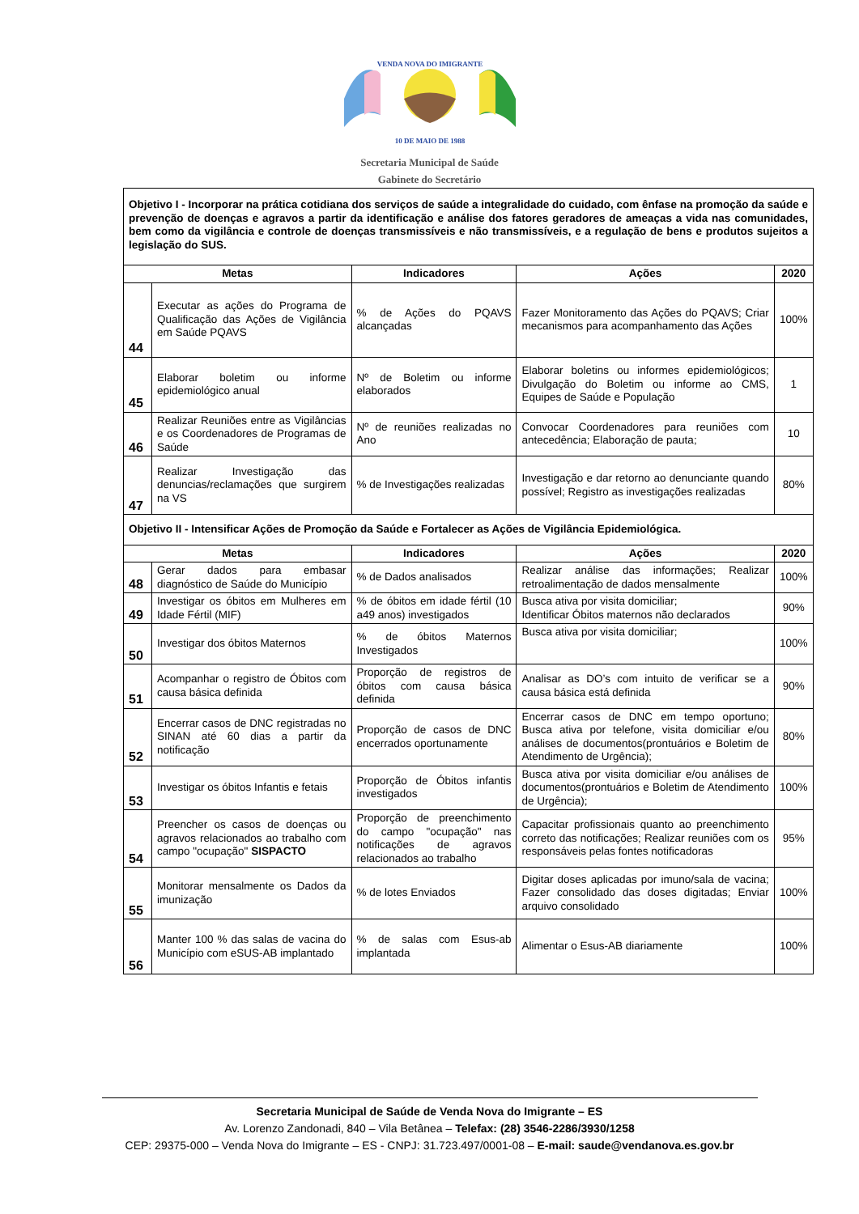VENDA NOVA DO IMIGRANTE
10 DE MAIO DE 1988
Secretaria Municipal de Saúde
Gabinete do Secretário
| Objetivo I - Incorporar na prática cotidiana dos serviços de saúde a integralidade do cuidado, com ênfase na promoção da saúde e prevenção de doenças e agravos a partir da identificação e análise dos fatores geradores de ameaças a vida nas comunidades, bem como da vigilância e controle de doenças transmissíveis e não transmissíveis, e a regulação de bens e produtos sujeitos a legislação do SUS. | | | | |
| Metas | | Indicadores | Ações | 2020 |
| 44 | Executar as ações do Programa de Qualificação das Ações de Vigilância em Saúde PQAVS | % de Ações do PQAVS alcançadas | Fazer Monitoramento das Ações do PQAVS; Criar mecanismos para acompanhamento das Ações | 100% |
| 45 | Elaborar boletim ou informe epidemiológico anual | Nº de Boletim ou informe elaborados | Elaborar boletins ou informes epidemiológicos; Divulgação do Boletim ou informe ao CMS, Equipes de Saúde e População | 1 |
| 46 | Realizar Reuniões entre as Vigilâncias e os Coordenadores de Programas de Saúde | Nº de reuniões realizadas no Ano | Convocar Coordenadores para reuniões com antecedência; Elaboração de pauta; | 10 |
| 47 | Realizar Investigação das denuncias/reclamações que surgirem na VS | % de Investigações realizadas | Investigação e dar retorno ao denunciante quando possível; Registro as investigações realizadas | 80% |
| Objetivo II - Intensificar Ações de Promoção da Saúde e Fortalecer as Ações de Vigilância Epidemiológica. | | | | |
| Metas | | Indicadores | Ações | 2020 |
| 48 | Gerar dados para embasar diagnóstico de Saúde do Município | % de Dados analisados | Realizar análise das informações; Realizar retroalimentação de dados mensalmente | 100% |
| 49 | Investigar os óbitos em Mulheres em Idade Fértil (MIF) | % de óbitos em idade fértil (10 a49 anos) investigados | Busca ativa por visita domiciliar; Identificar Óbitos maternos não declarados | 90% |
| 50 | Investigar dos óbitos Maternos | % de óbitos Maternos Investigados | Busca ativa por visita domiciliar; | 100% |
| 51 | Acompanhar o registro de Óbitos com causa básica definida | Proporção de registros de óbitos com causa básica definida | Analisar as DO’s com intuito de verificar se a causa básica está definida | 90% |
| 52 | Encerrar casos de DNC registradas no SINAN até 60 dias a partir da notificação | Proporção de casos de DNC encerrados oportunamente | Encerrar casos de DNC em tempo oportuno; Busca ativa por telefone, visita domiciliar e/ou análises de documentos(prontuários e Boletim de Atendimento de Urgência); | 80% |
| 53 | Investigar os óbitos Infantis e fetais | Proporção de Óbitos infantis investigados | Busca ativa por visita domiciliar e/ou análises de documentos(prontuários e Boletim de Atendimento de Urgência); | 100% |
| 54 | Preencher os casos de doenças ou agravos relacionados ao trabalho com campo "ocupação" SISPACTO | Proporção de preenchimento do campo "ocupação" nas notificações de agravos relacionados ao trabalho | Capacitar profissionais quanto ao preenchimento correto das notificações; Realizar reuniões com os responsáveis pelas fontes notificadoras | 95% |
| 55 | Monitorar mensalmente os Dados da imunização | % de lotes Enviados | Digitar doses aplicadas por imuno/sala de vacina; Fazer consolidado das doses digitadas; Enviar arquivo consolidado | 100% |
| 56 | Manter 100 % das salas de vacina do Município com eSUS-AB implantado | % de salas com Esus-ab implantada | Alimentar o Esus-AB diariamente | 100% |
Secretaria Municipal de Saúde de Venda Nova do Imigrante – ES
Av. Lorenzo Zandonadi, 840 – Vila Betânea – Telefax: (28) 3546-2286/3930/1258
CEP: 29375-000 – Venda Nova do Imigrante – ES - CNPJ: 31.723.497/0001-08 – E-mail: saude@vendanova.es.gov.br